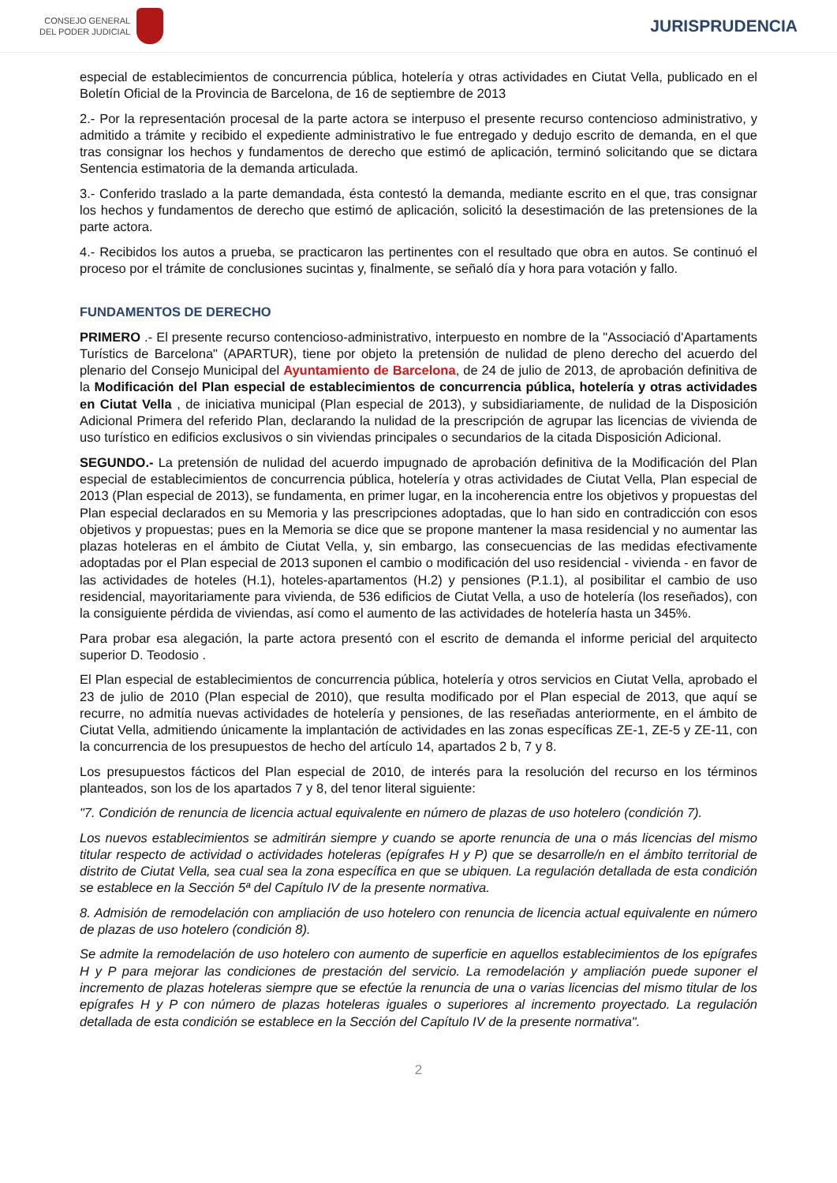CONSEJO GENERAL
DEL PODER JUDICIAL
JURISPRUDENCIA
especial de establecimientos de concurrencia pública, hotelería y otras actividades en Ciutat Vella, publicado en el Boletín Oficial de la Provincia de Barcelona, de 16 de septiembre de 2013
2.- Por la representación procesal de la parte actora se interpuso el presente recurso contencioso administrativo, y admitido a trámite y recibido el expediente administrativo le fue entregado y dedujo escrito de demanda, en el que tras consignar los hechos y fundamentos de derecho que estimó de aplicación, terminó solicitando que se dictara Sentencia estimatoria de la demanda articulada.
3.- Conferido traslado a la parte demandada, ésta contestó la demanda, mediante escrito en el que, tras consignar los hechos y fundamentos de derecho que estimó de aplicación, solicitó la desestimación de las pretensiones de la parte actora.
4.- Recibidos los autos a prueba, se practicaron las pertinentes con el resultado que obra en autos. Se continuó el proceso por el trámite de conclusiones sucintas y, finalmente, se señaló día y hora para votación y fallo.
FUNDAMENTOS DE DERECHO
PRIMERO .- El presente recurso contencioso-administrativo, interpuesto en nombre de la "Associació d'Apartaments Turístics de Barcelona" (APARTUR), tiene por objeto la pretensión de nulidad de pleno derecho del acuerdo del plenario del Consejo Municipal del Ayuntamiento de Barcelona, de 24 de julio de 2013, de aprobación definitiva de la Modificación del Plan especial de establecimientos de concurrencia pública, hotelería y otras actividades en Ciutat Vella , de iniciativa municipal (Plan especial de 2013), y subsidiariamente, de nulidad de la Disposición Adicional Primera del referido Plan, declarando la nulidad de la prescripción de agrupar las licencias de vivienda de uso turístico en edificios exclusivos o sin viviendas principales o secundarios de la citada Disposición Adicional.
SEGUNDO.- La pretensión de nulidad del acuerdo impugnado de aprobación definitiva de la Modificación del Plan especial de establecimientos de concurrencia pública, hotelería y otras actividades de Ciutat Vella, Plan especial de 2013 (Plan especial de 2013), se fundamenta, en primer lugar, en la incoherencia entre los objetivos y propuestas del Plan especial declarados en su Memoria y las prescripciones adoptadas, que lo han sido en contradicción con esos objetivos y propuestas; pues en la Memoria se dice que se propone mantener la masa residencial y no aumentar las plazas hoteleras en el ámbito de Ciutat Vella, y, sin embargo, las consecuencias de las medidas efectivamente adoptadas por el Plan especial de 2013 suponen el cambio o modificación del uso residencial - vivienda - en favor de las actividades de hoteles (H.1), hoteles-apartamentos (H.2) y pensiones (P.1.1), al posibilitar el cambio de uso residencial, mayoritariamente para vivienda, de 536 edificios de Ciutat Vella, a uso de hotelería (los reseñados), con la consiguiente pérdida de viviendas, así como el aumento de las actividades de hotelería hasta un 345%.
Para probar esa alegación, la parte actora presentó con el escrito de demanda el informe pericial del arquitecto superior D. Teodosio .
El Plan especial de establecimientos de concurrencia pública, hotelería y otros servicios en Ciutat Vella, aprobado el 23 de julio de 2010 (Plan especial de 2010), que resulta modificado por el Plan especial de 2013, que aquí se recurre, no admitía nuevas actividades de hotelería y pensiones, de las reseñadas anteriormente, en el ámbito de Ciutat Vella, admitiendo únicamente la implantación de actividades en las zonas específicas ZE-1, ZE-5 y ZE-11, con la concurrencia de los presupuestos de hecho del artículo 14, apartados 2 b, 7 y 8.
Los presupuestos fácticos del Plan especial de 2010, de interés para la resolución del recurso en los términos planteados, son los de los apartados 7 y 8, del tenor literal siguiente:
"7. Condición de renuncia de licencia actual equivalente en número de plazas de uso hotelero (condición 7).
Los nuevos establecimientos se admitirán siempre y cuando se aporte renuncia de una o más licencias del mismo titular respecto de actividad o actividades hoteleras (epígrafes H y P) que se desarrolle/n en el ámbito territorial de distrito de Ciutat Vella, sea cual sea la zona específica en que se ubiquen. La regulación detallada de esta condición se establece en la Sección 5ª del Capítulo IV de la presente normativa.
8. Admisión de remodelación con ampliación de uso hotelero con renuncia de licencia actual equivalente en número de plazas de uso hotelero (condición 8).
Se admite la remodelación de uso hotelero con aumento de superficie en aquellos establecimientos de los epígrafes H y P para mejorar las condiciones de prestación del servicio. La remodelación y ampliación puede suponer el incremento de plazas hoteleras siempre que se efectúe la renuncia de una o varias licencias del mismo titular de los epígrafes H y P con número de plazas hoteleras iguales o superiores al incremento proyectado. La regulación detallada de esta condición se establece en la Sección del Capítulo IV de la presente normativa".
2